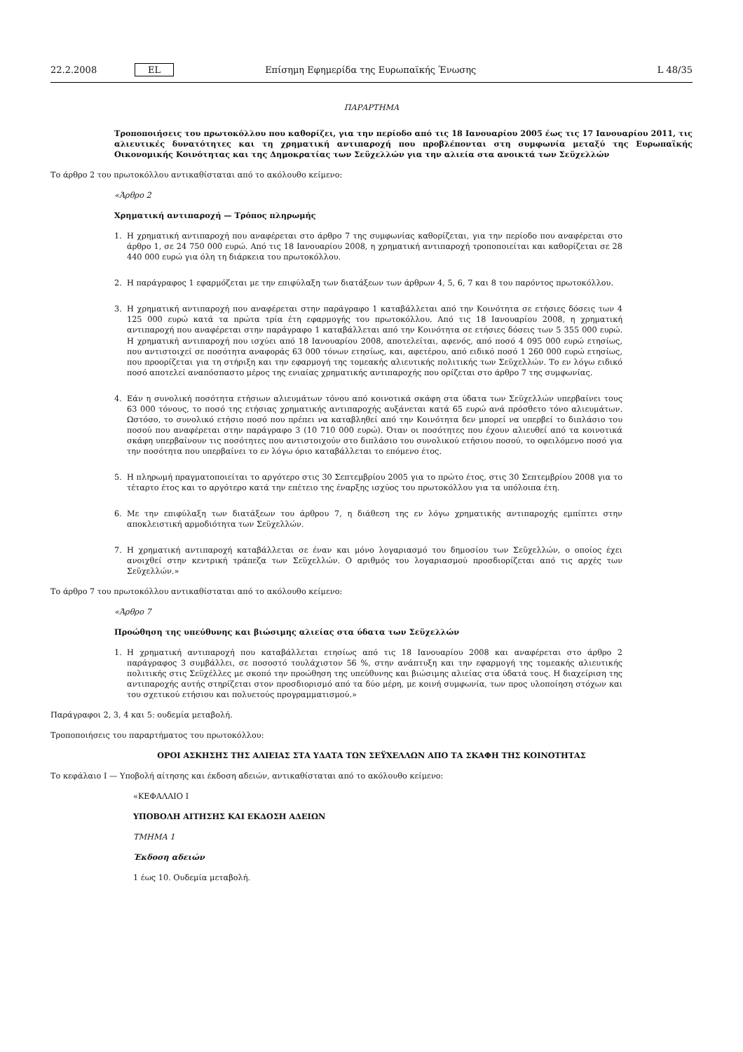22.2.2008 EL Επίσημη Εφημερίδα της Ευρωπαϊκής Ένωσης L 48/35
ΠΑΡΑΡΤΗΜΑ
Τροποποιήσεις του πρωτοκόλλου που καθορίζει, για την περίοδο από τις 18 Ιανουαρίου 2005 έως τις 17 Ιανουαρίου 2011, τις αλιευτικές δυνατότητες και τη χρηματική αντιπαροχή που προβλέπονται στη συμφωνία μεταξύ της Ευρωπαϊκής Οικονομικής Κοινότητας και της Δημοκρατίας των Σεϋχελλών για την αλιεία στα ανοικτά των Σεϋχελλών
Το άρθρο 2 του πρωτοκόλλου αντικαθίσταται από το ακόλουθο κείμενο:
«Άρθρο 2
Χρηματική αντιπαροχή — Τρόπος πληρωμής
1. Η χρηματική αντιπαροχή που αναφέρεται στο άρθρο 7 της συμφωνίας καθορίζεται, για την περίοδο που αναφέρεται στο άρθρο 1, σε 24 750 000 ευρώ. Από τις 18 Ιανουαρίου 2008, η χρηματική αντιπαροχή τροποποιείται και καθορίζεται σε 28 440 000 ευρώ για όλη τη διάρκεια του πρωτοκόλλου.
2. Η παράγραφος 1 εφαρμόζεται με την επιφύλαξη των διατάξεων των άρθρων 4, 5, 6, 7 και 8 του παρόντος πρωτοκόλλου.
3. Η χρηματική αντιπαροχή που αναφέρεται στην παράγραφο 1 καταβάλλεται από την Κοινότητα σε ετήσιες δόσεις των 4 125 000 ευρώ κατά τα πρώτα τρία έτη εφαρμογής του πρωτοκόλλου. Από τις 18 Ιανουαρίου 2008, η χρηματική αντιπαροχή που αναφέρεται στην παράγραφο 1 καταβάλλεται από την Κοινότητα σε ετήσιες δόσεις των 5 355 000 ευρώ. Η χρηματική αντιπαροχή που ισχύει από 18 Ιανουαρίου 2008, αποτελείται, αφενός, από ποσό 4 095 000 ευρώ ετησίως, που αντιστοιχεί σε ποσότητα αναφοράς 63 000 τόνων ετησίως, και, αφετέρου, από ειδικό ποσό 1 260 000 ευρώ ετησίως, που προορίζεται για τη στήριξη και την εφαρμογή της τομεακής αλιευτικής πολιτικής των Σεϋχελλών. Το εν λόγω ειδικό ποσό αποτελεί αναπόσπαστο μέρος της ενιαίας χρηματικής αντιπαροχής που ορίζεται στο άρθρο 7 της συμφωνίας.
4. Εάν η συνολική ποσότητα ετήσιων αλιευμάτων τόνου από κοινοτικά σκάφη στα ύδατα των Σεϋχελλών υπερβαίνει τους 63 000 τόνους, το ποσό της ετήσιας χρηματικής αντιπαροχής αυξάνεται κατά 65 ευρώ ανά πρόσθετο τόνο αλιευμάτων. Ωστόσο, το συνολικό ετήσιο ποσό που πρέπει να καταβληθεί από την Κοινότητα δεν μπορεί να υπερβεί το διπλάσιο του ποσού που αναφέρεται στην παράγραφο 3 (10 710 000 ευρώ). Όταν οι ποσότητες που έχουν αλιευθεί από τα κοινοτικά σκάφη υπερβαίνουν τις ποσότητες που αντιστοιχούν στο διπλάσιο του συνολικού ετήσιου ποσού, το οφειλόμενο ποσό για την ποσότητα που υπερβαίνει το εν λόγω όριο καταβάλλεται το επόμενο έτος.
5. Η πληρωμή πραγματοποιείται το αργότερο στις 30 Σεπτεμβρίου 2005 για το πρώτο έτος, στις 30 Σεπτεμβρίου 2008 για το τέταρτο έτος και το αργότερο κατά την επέτειο της έναρξης ισχύος του πρωτοκόλλου για τα υπόλοιπα έτη.
6. Με την επιφύλαξη των διατάξεων του άρθρου 7, η διάθεση της εν λόγω χρηματικής αντιπαροχής εμπίπτει στην αποκλειστική αρμοδιότητα των Σεϋχελλών.
7. Η χρηματική αντιπαροχή καταβάλλεται σε έναν και μόνο λογαριασμό του δημοσίου των Σεϋχελλών, ο οποίος έχει ανοιχθεί στην κεντρική τράπεζα των Σεϋχελλών. Ο αριθμός του λογαριασμού προσδιορίζεται από τις αρχές των Σεϋχελλών.»
Το άρθρο 7 του πρωτοκόλλου αντικαθίσταται από το ακόλουθο κείμενο:
«Άρθρο 7
Προώθηση της υπεύθυνης και βιώσιμης αλιείας στα ύδατα των Σεϋχελλών
1. Η χρηματική αντιπαροχή που καταβάλλεται ετησίως από τις 18 Ιανουαρίου 2008 και αναφέρεται στο άρθρο 2 παράγραφος 3 συμβάλλει, σε ποσοστό τουλάχιστον 56 %, στην ανάπτυξη και την εφαρμογή της τομεακής αλιευτικής πολιτικής στις Σεϋχέλλες με σκοπό την προώθηση της υπεύθυνης και βιώσιμης αλιείας στα ύδατά τους. Η διαχείριση της αντιπαροχής αυτής στηρίζεται στον προσδιορισμό από τα δύο μέρη, με κοινή συμφωνία, των προς υλοποίηση στόχων και του σχετικού ετήσιου και πολυετούς προγραμματισμού.»
Παράγραφοι 2, 3, 4 και 5: ουδεμία μεταβολή.
Τροποποιήσεις του παραρτήματος του πρωτοκόλλου:
ΟΡΟΙ ΑΣΚΗΣΗΣ ΤΗΣ ΑΛΙΕΙΑΣ ΣΤΑ ΥΔΑΤΑ ΤΩΝ ΣΕΫΧΕΛΛΩΝ ΑΠΟ ΤΑ ΣΚΑΦΗ ΤΗΣ ΚΟΙΝΟΤΗΤΑΣ
Το κεφάλαιο I — Υποβολή αίτησης και έκδοση αδειών, αντικαθίσταται από το ακόλουθο κείμενο:
«ΚΕΦΑΛΑΙΟ I
ΥΠΟΒΟΛΗ ΑΙΤΗΣΗΣ ΚΑΙ ΕΚΔΟΣΗ ΑΔΕΙΩΝ
ΤΜΗΜΑ 1
Έκδοση αδειών
1 έως 10. Ουδεμία μεταβολή.